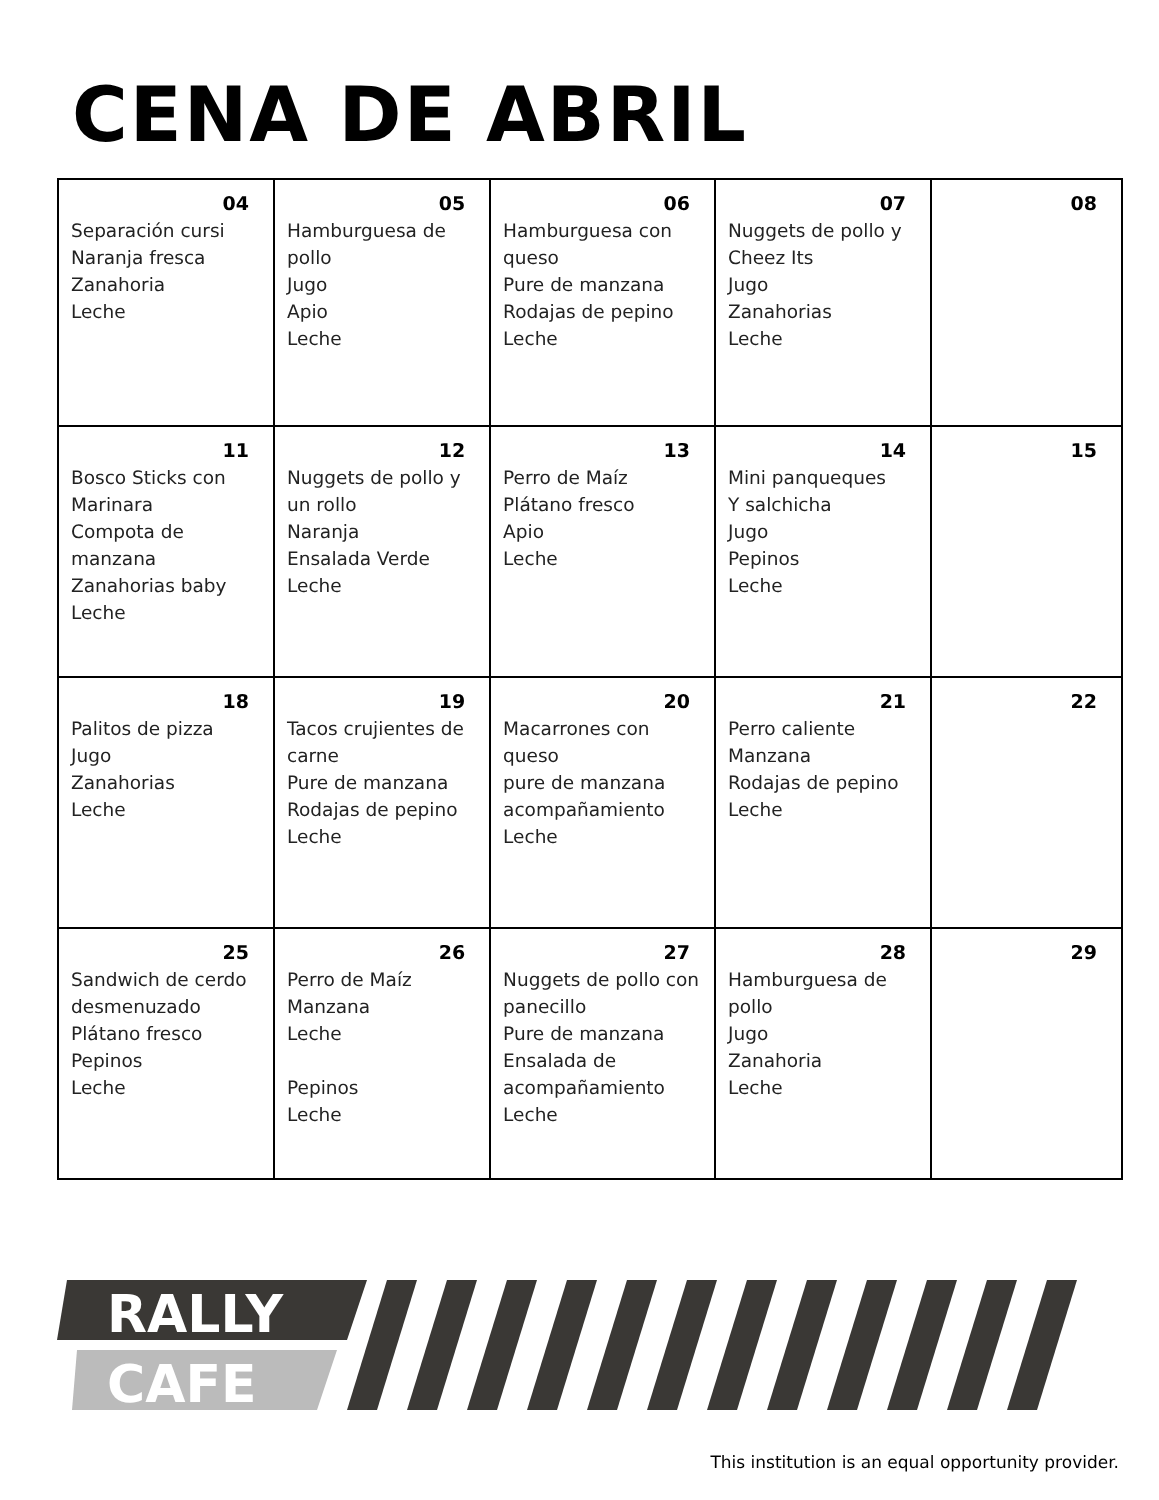CENA DE ABRIL
| 04 Separación cursi Naranja fresca Zanahoria Leche | 05 Hamburguesa de pollo Jugo Apio Leche | 06 Hamburguesa con queso Pure de manzana Rodajas de pepino Leche | 07 Nuggets de pollo y Cheez Its Jugo Zanahorias Leche | 08 |
| 11 Bosco Sticks con Marinara Compota de manzana Zanahorias baby Leche | 12 Nuggets de pollo y un rollo Naranja Ensalada Verde Leche | 13 Perro de Maíz Plátano fresco Apio Leche | 14 Mini panqueques Y salchicha Jugo Pepinos Leche | 15 |
| 18 Palitos de pizza Jugo Zanahorias Leche | 19 Tacos crujientes de carne Pure de manzana Rodajas de pepino Leche | 20 Macarrones con queso pure de manzana acompañamiento Leche | 21 Perro caliente Manzana Rodajas de pepino Leche | 22 |
| 25 Sandwich de cerdo desmenuzado Plátano fresco Pepinos Leche | 26 Perro de Maíz Manzana Leche Pepinos Leche | 27 Nuggets de pollo con panecillo Pure de manzana Ensalada de acompañamiento Leche | 28 Hamburguesa de pollo Jugo Zanahoria Leche | 29 |
RALLY
CAFE
This institution is an equal opportunity provider.